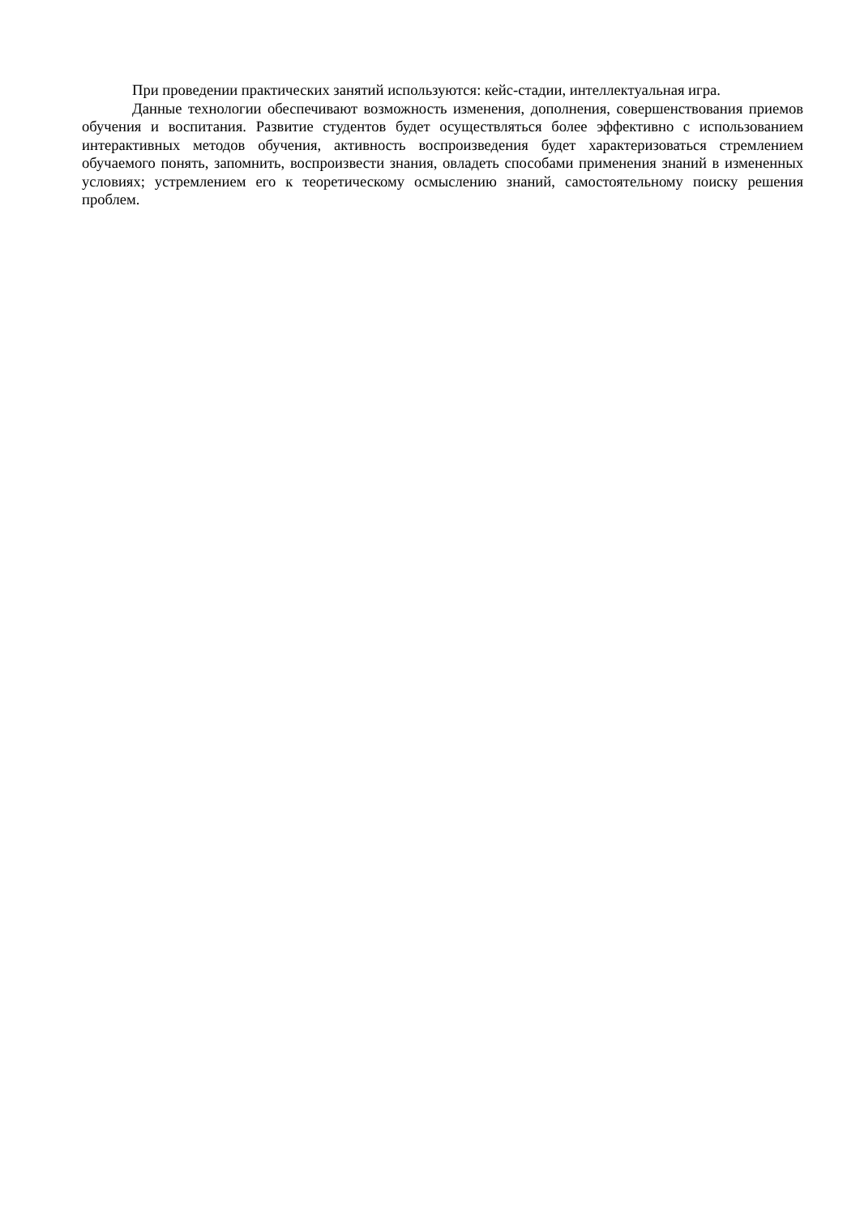При проведении практических занятий используются: кейс-стадии, интеллектуальная игра.
Данные технологии обеспечивают возможность изменения, дополнения, совершенствования приемов обучения и воспитания. Развитие студентов будет осуществляться более эффективно с использованием интерактивных методов обучения, активность воспроизведения будет характеризоваться стремлением обучаемого понять, запомнить, воспроизвести знания, овладеть способами применения знаний в измененных условиях; устремлением его к теоретическому осмыслению знаний, самостоятельному поиску решения проблем.